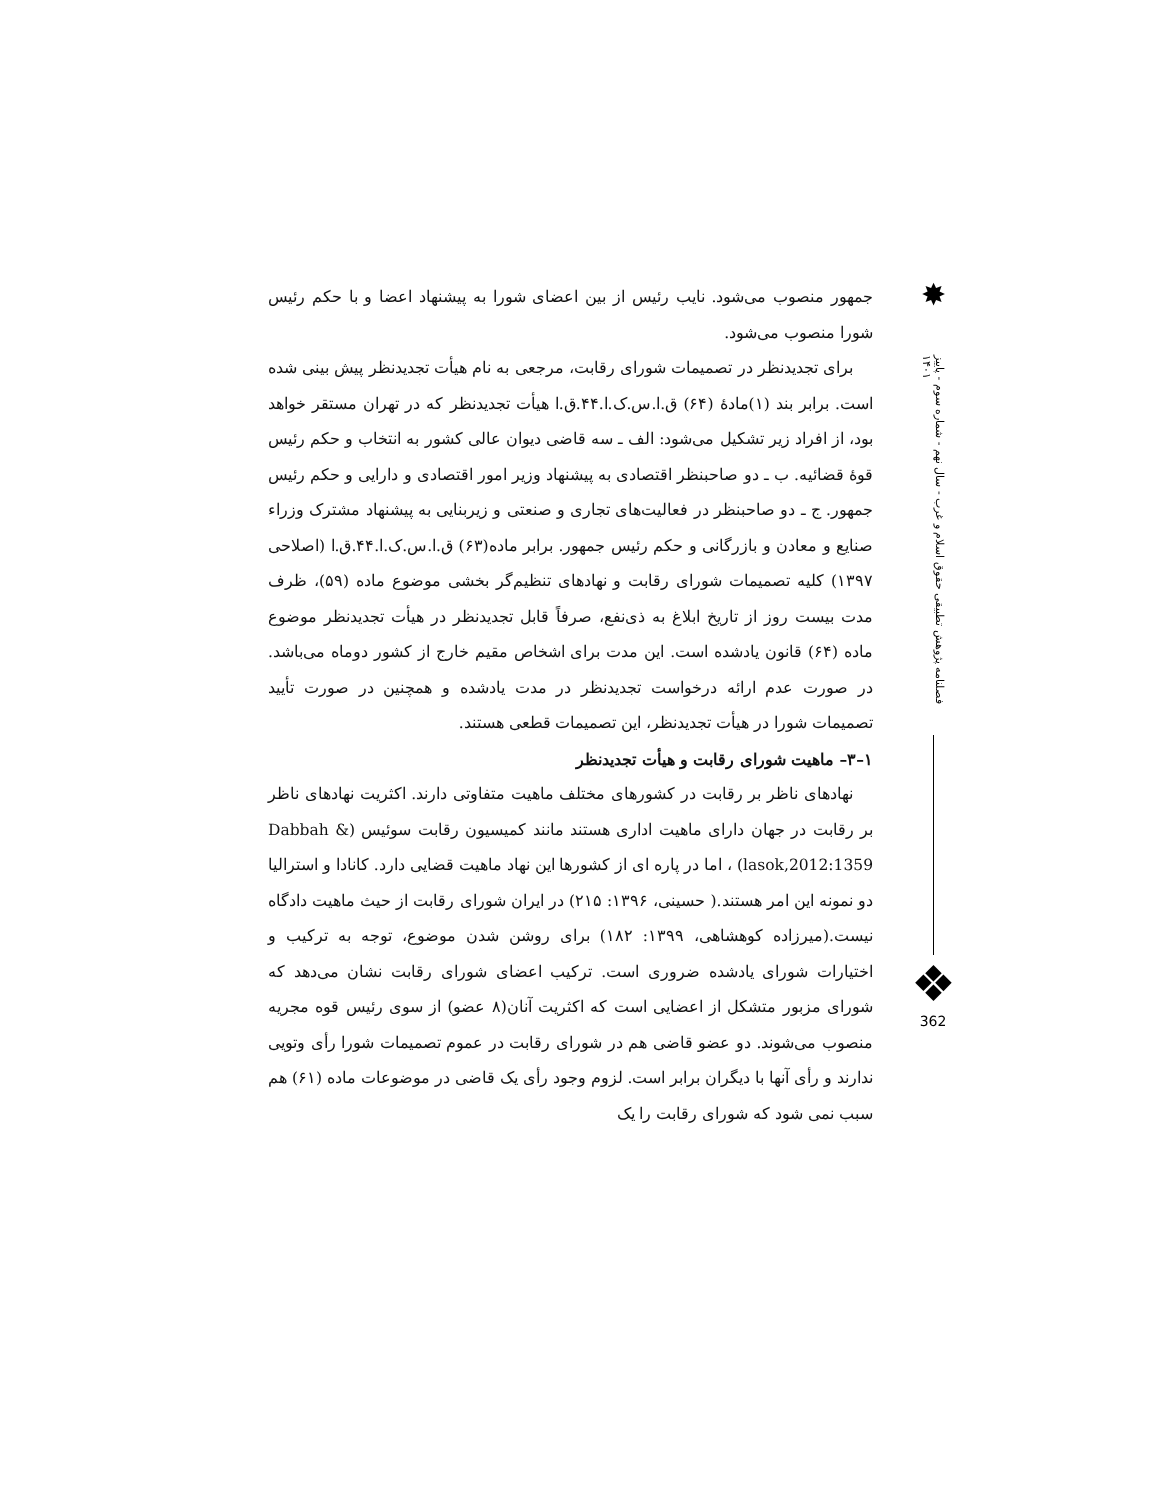جمهور منصوب می‌شود. نایب رئیس از بین اعضای شورا به پیشنهاد اعضا و با حکم رئیس شورا منصوب می‌شود.
برای تجدیدنظر در تصمیمات شورای رقابت، مرجعی به نام هیأت تجدیدنظر پیش بینی شده است. برابر بند (۱)مادهٔ (۶۴) ق.ا.س.ک.ا.۴۴.ق.ا هیأت تجدیدنظر که در تهران مستقر خواهد بود، از افراد زیر تشکیل می‌شود: الف ـ سه قاضی دیوان عالی کشور به انتخاب و حکم رئیس قوهٔ قضائیه. ب ـ دو صاحبنظر اقتصادی به پیشنهاد وزیر امور اقتصادی و دارایی و حکم رئیس جمهور. ج ـ دو صاحبنظر در فعالیت‌های تجاری و صنعتی و زیربنایی به پیشنهاد مشترک وزراء صنایع و معادن و بازرگانی و حکم رئیس جمهور. برابر ماده(۶۳) ق.ا.س.ک.ا.۴۴.ق.ا (اصلاحی ۱۳۹۷) کلیه تصمیمات شورای رقابت و نهادهای تنظیم‌گر بخشی موضوع ماده (۵۹)، ظرف مدت بیست روز از تاریخ ابلاغ به ذی‌نفع، صرفاً قابل تجدیدنظر در هیأت تجدیدنظر موضوع ماده (۶۴) قانون یادشده است. این مدت برای اشخاص مقیم خارج از کشور دوماه می‌باشد. در صورت عدم ارائه درخواست تجدیدنظر در مدت یادشده و همچنین در صورت تأیید تصمیمات شورا در هیأت تجدیدنظر، این تصمیمات قطعی هستند.
۱–۳– ماهیت شورای رقابت و هیأت تجدیدنظر
نهادهای ناظر بر رقابت در کشورهای مختلف ماهیت متفاوتی دارند. اکثریت نهادهای ناظر بر رقابت در جهان دارای ماهیت اداری هستند مانند کمیسیون رقابت سوئیس (Dabbah & lasok,2012:1359) ، اما در پاره ای از کشورها این نهاد ماهیت قضایی دارد. کانادا و استرالیا دو نمونه این امر هستند.( حسینی، ۱۳۹۶: ۲۱۵) در ایران شورای رقابت از حیث ماهیت دادگاه نیست.(میرزاده کوهشاهی، ۱۳۹۹: ۱۸۲) برای روشن شدن موضوع، توجه به ترکیب و اختیارات شورای یادشده ضروری است. ترکیب اعضای شورای رقابت نشان می‌دهد که شورای مزبور متشکل از اعضایی است که اکثریت آنان(۸ عضو) از سوی رئیس قوه مجریه منصوب می‌شوند. دو عضو قاضی هم در شورای رقابت در عموم تصمیمات شورا رأی وتویی ندارند و رأی آنها با دیگران برابر است. لزوم وجود رأی یک قاضی در موضوعات ماده (۶۱) هم سبب نمی شود که شورای رقابت را یک
✸
فصلنامه پژوهش تطبیقی حقوق اسلام و غرب - سال نهم - شماره سوم - پاییز ۱۴۰۱
❖
362